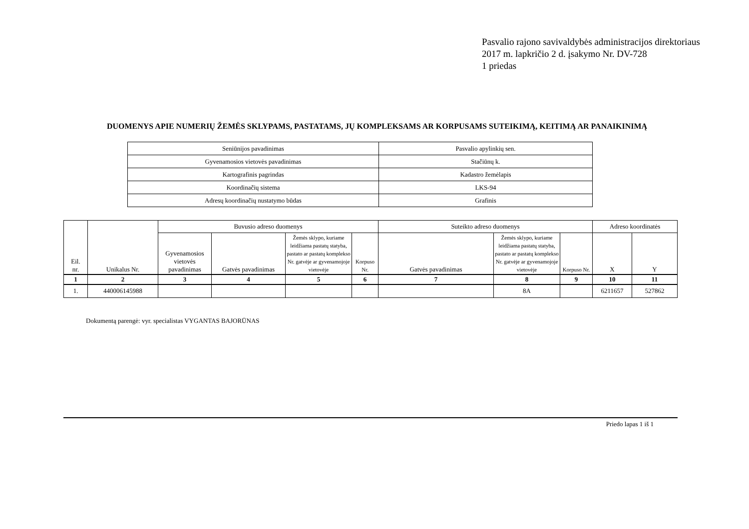Pasvalio rajono savivaldybės administracijos direktoriaus
2017 m. lapkričio 2 d. įsakymo Nr. DV-728
1 priedas
DUOMENYS APIE NUMERIŲ ŽEMĖS SKLYPAMS, PASTATAMS, JŲ KOMPLEKSAMS AR KORPUSAMS SUTEIKIMĄ, KEITIMĄ AR PANAIKINIMĄ
| Seniūnijos pavadinimas | Pasvalio apylinkių sen. |
| Gyvenamosios vietovės pavadinimas | Stačiūnų k. |
| Kartografinis pagrindas | Kadastro žemėlapis |
| Koordinačių sistema | LKS-94 |
| Adresų koordinačių nustatymo būdas | Grafinis |
| Eil. nr. | Unikalus Nr. | Buvusio adreso duomenys | | | | Suteikto adreso duomenys | | | Adreso koordinatės | |
| --- | --- | --- | --- | --- | --- | --- | --- | --- | --- | --- |
| | | Gyvenamosios vietovės pavadinimas | Gatvės pavadinimas | Žemės sklypo, kuriame leidžiama pastatų statyba, pastato ar pastatų komplekso Nr. gatvėje ar gyvenamojoje vietovėje | Korpuso Nr. | Gatvės pavadinimas | Žemės sklypo, kuriame leidžiama pastatų statyba, pastato ar pastatų komplekso Nr. gatvėje ar gyvenamojoje vietovėje | Korpuso Nr. | X | Y |
| 1 | 2 | 3 | 4 | 5 | 6 | 7 | 8 | 9 | 10 | 11 |
| 1. | 440006145988 | | | | | | 8A | | 6211657 | 527862 |
Dokumentą parengė: vyr. specialistas VYGANTAS BAJORŪNAS
Priedo lapas 1 iš 1